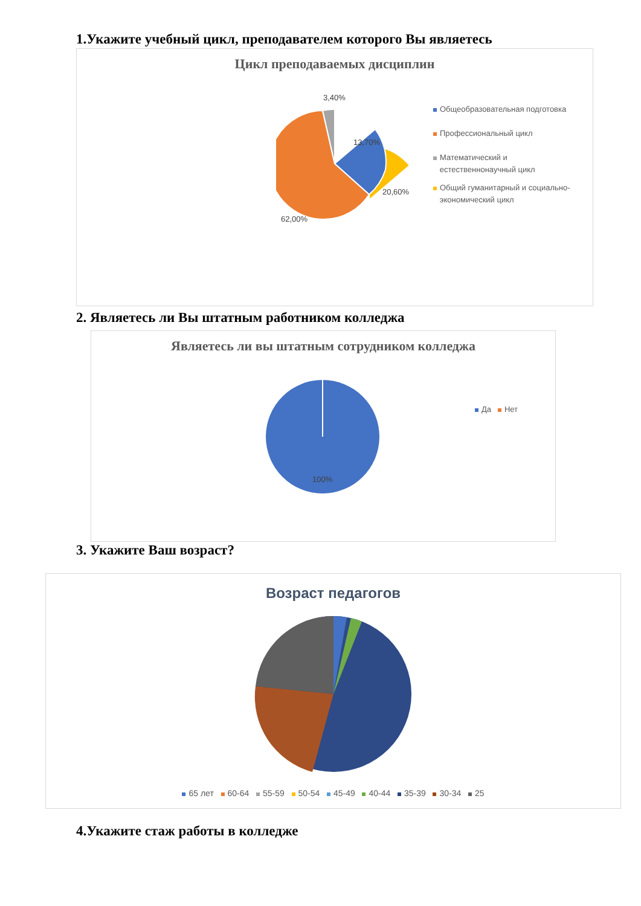1.Укажите учебный цикл, преподавателем которого Вы являетесь
Цикл преподаваемых дисциплин
3,40%
13,70%
20,60%
62,00%
Общеобразовательная подготовка
Профессиональный цикл
Математический и
естественнонаучный цикл
Общий гуманитарный и социально-
экономический цикл
2. Являетесь ли Вы штатным работником колледжа
Являетесь ли вы штатным сотрудником колледжа
100%
Да Нет
3. Укажите Ваш возраст?
Возраст педагогов
65 лет 60-64 55-59 50-54 45-49 40-44 35-39 30-34 25
4.Укажите стаж работы в колледже